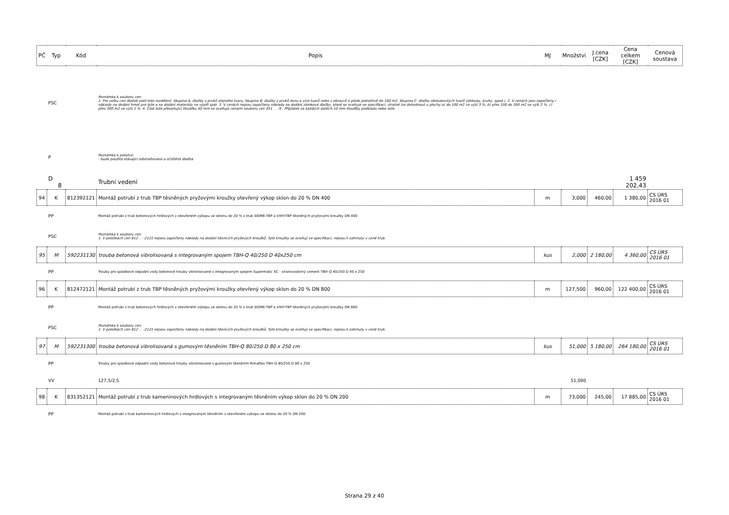| PČ | Typ | Kód | Popis | MJ | Množství | J.cena [CZK] | Cena celkem [CZK] | Cenová soustava |
| --- | --- | --- | --- | --- | --- | --- | --- | --- |
| | PSC | | Poznámka k souboru cen: 1. Pro volbu cen dlažeb platí toto rozdělení: Skupina A: dlažby z prvků stejného tvaru, Skupina B: dlažby z prvků dvou a více tvarů nebo z obrazců o ploše jednotlivě do 100 m2, Skupina C: dlažby obloukovitých tvarů (oblouky, kruhy, apod.). 2. V cenách jsou započteny i náklady na dodání hmot pro lože a na dodání materiálu na výplň spár. 3. V cenách nejsou započteny náklady na dodání zámkové dlažby, které se oceňuje ve specifikaci; ztratné lze dohodnout u plochy a) do 100 m2 ve výši 3 %, b) přes 100 do 300 m2 ve výši 2 %, c) přes 300 m2 ve výši 1 %. 4. Část lože přesahující tloušťku 40 mm se oceňuje cenami souboru cen 451 . . -9 . Příplatek za každých dalších 10 mm tloušťky podkladu nebo lože. | | | | | |
| | P | | Poznámka k položce: - bude použita stávající odstraňovaná a očištěná dlažba | | | | | |
| | D 8 | | Trubní vedení | | | | 1 459 202,43 | |
| 94 | K | 812392121 | Montáž potrubí z trub TBP těsněných pryžovými kroužky otevřený výkop sklon do 20 % DN 400 | m | 3,000 | 460,00 | 1 380,00 | CS ÚRS 2016 01 |
| | PP | | Montáž potrubí z trub betonových hrdlových v otevřeném výkopu ve sklonu do 20 % z trub SIOME-TBP a VIHY-TBP těsněných pryžovými kroužky DN 400 | | | | | |
| | PSC | | Poznámka k souboru cen: 1. V položkách cen 812 . . -2121 nejsou započteny náklady na dodání těsnících pryžových kroužků. Tyto kroužky se oceňují ve specifikaci, nejsou-li zahrnuty v ceně trub. | | | | | |
| 95 | M | 592231130 | trouba betonová vibrolisovaná s integrovaným spojem TBH-Q 40/250 D 40x250 cm | kus | 2,000 | 2 180,00 | 4 360,00 | CS ÚRS 2016 01 |
| | PP | | Trouby pro splaškové odpadní vody betonové trouby vibrolisované s integrovaným spojem Supermatic SC - síranovzdorný cement TBH-Q 40/250 D 40 x 250 | | | | | |
| 96 | K | 812472121 | Montáž potrubí z trub TBP těsněných pryžovými kroužky otevřený výkop sklon do 20 % DN 800 | m | 127,500 | 960,00 | 122 400,00 | CS ÚRS 2016 01 |
| | PP | | Montáž potrubí z trub betonových hrdlových v otevřeném výkopu ve sklonu do 20 % z trub SIOME-TBP a VIHY-TBP těsněných pryžovými kroužky DN 800 | | | | | |
| | PSC | | Poznámka k souboru cen: 1. V položkách cen 812 . . -2121 nejsou započteny náklady na dodání těsnících pryžových kroužků. Tyto kroužky se oceňují ve specifikaci, nejsou-li zahrnuty v ceně trub. | | | | | |
| 97 | M | 592231300 | trouba betonová vibrolisovaná s gumovým těsněním TBH-Q 80/250 D 80 x 250 cm | kus | 51,000 | 5 180,00 | 264 180,00 | CS ÚRS 2016 01 |
| | PP | | Trouby pro splaškové odpadní vody betonové trouby vibrolisované s gumovým těsněním Rimaflex TBH-Q 80/250 D 80 x 250 | | | | | |
| | VV | | 127,5/2,5 | | 51,000 | | | |
| 98 | K | 831352121 | Montáž potrubí z trub kameninových hrdlových s integrovaným těsněním výkop sklon do 20 % DN 200 | m | 73,000 | 245,00 | 17 885,00 | CS ÚRS 2016 01 |
| | PP | | Montáž potrubí z trub kameninových hrdlových s integrovaným těsněním v otevřeném výkopu ve sklonu do 20 % DN 200 | | | | | |
Strana 29 z 40